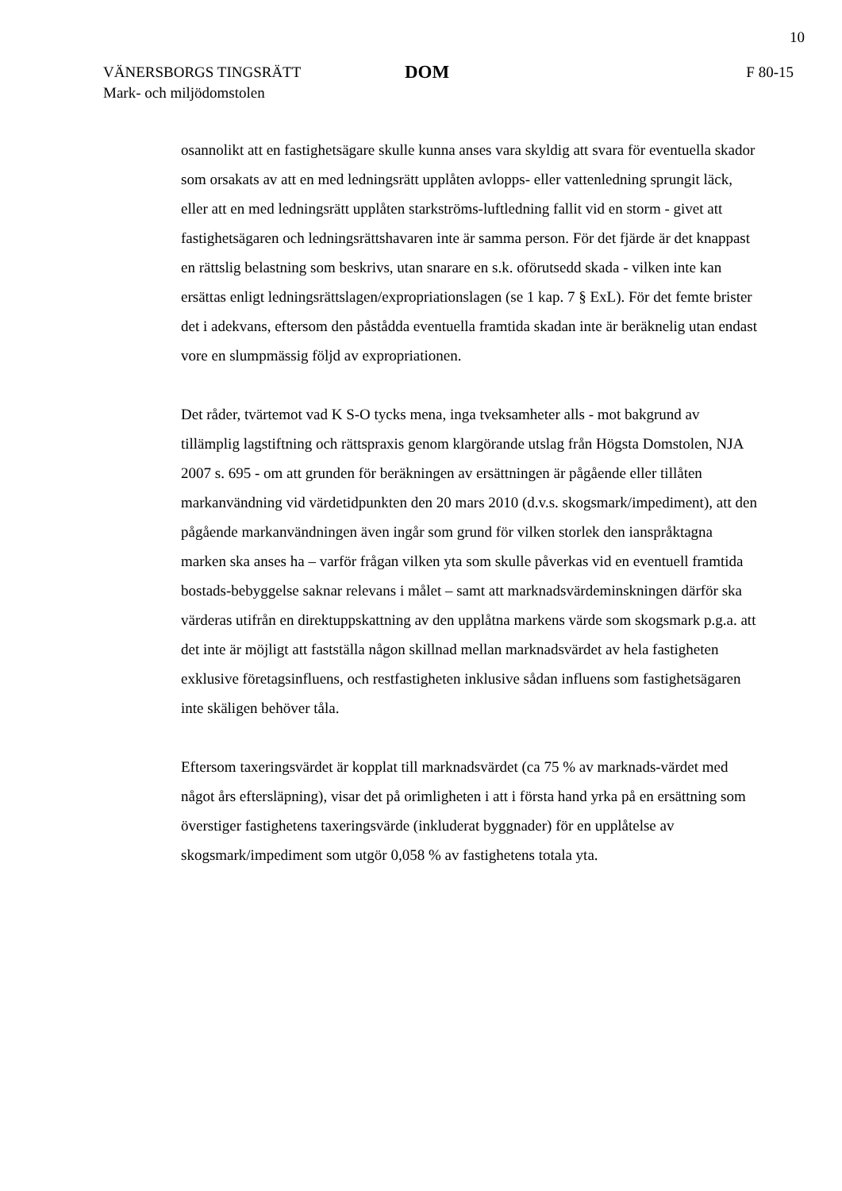10
VÄNERSBORGS TINGSRÄTT
Mark- och miljödomstolen
DOM
F 80-15
osannolikt att en fastighetsägare skulle kunna anses vara skyldig att svara för eventuella skador som orsakats av att en med ledningsrätt upplåten avlopps- eller vattenledning sprungit läck, eller att en med ledningsrätt upplåten starkströms-luftledning fallit vid en storm - givet att fastighetsägaren och ledningsrättshavaren inte är samma person. För det fjärde är det knappast en rättslig belastning som beskrivs, utan snarare en s.k. oförutsedd skada - vilken inte kan ersättas enligt ledningsrättslagen/expropriationslagen (se 1 kap. 7 § ExL). För det femte brister det i adekvans, eftersom den påstådda eventuella framtida skadan inte är beräknelig utan endast vore en slumpmässig följd av expropriationen.
Det råder, tvärtemot vad K S-O tycks mena, inga tveksamheter alls - mot bakgrund av tillämplig lagstiftning och rättspraxis genom klargörande utslag från Högsta Domstolen, NJA 2007 s. 695 - om att grunden för beräkningen av ersättningen är pågående eller tillåten markanvändning vid värdetidpunkten den 20 mars 2010 (d.v.s. skogsmark/impediment), att den pågående markanvändningen även ingår som grund för vilken storlek den ianspråktagna marken ska anses ha – varför frågan vilken yta som skulle påverkas vid en eventuell framtida bostads-bebyggelse saknar relevans i målet – samt att marknadsvärdeminskningen därför ska värderas utifrån en direktuppskattning av den upplåtna markens värde som skogsmark p.g.a. att det inte är möjligt att fastställa någon skillnad mellan marknadsvärdet av hela fastigheten exklusive företagsinfluens, och restfastigheten inklusive sådan influens som fastighetsägaren inte skäligen behöver tåla.
Eftersom taxeringsvärdet är kopplat till marknadsvärdet (ca 75 % av marknads-värdet med något års eftersläpning), visar det på orimligheten i att i första hand yrka på en ersättning som överstiger fastighetens taxeringsvärde (inkluderat byggnader) för en upplåtelse av skogsmark/impediment som utgör 0,058 % av fastighetens totala yta.